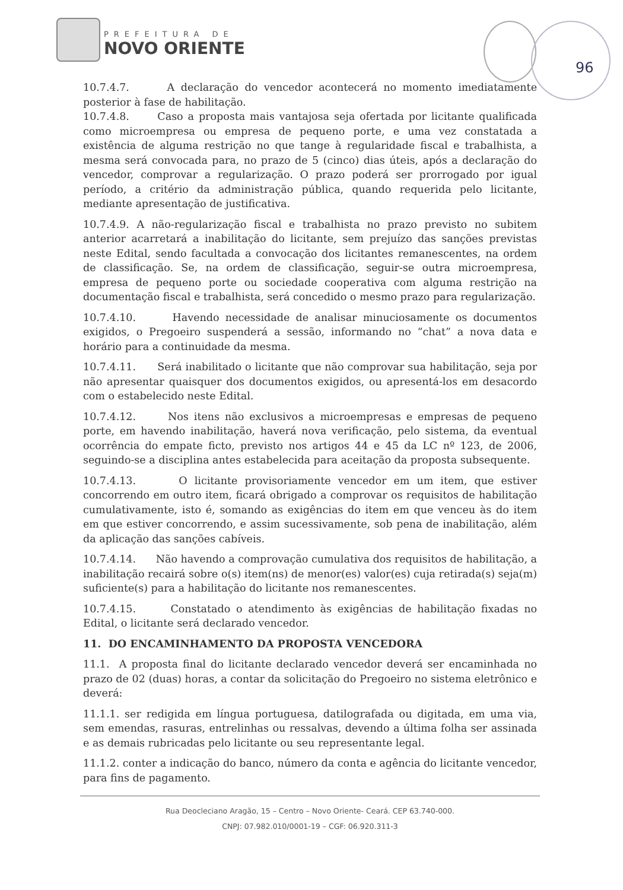PREFEITURA DE
NOVO ORIENTE
96
10.7.4.7. A declaração do vencedor acontecerá no momento imediatamente posterior à fase de habilitação.
10.7.4.8. Caso a proposta mais vantajosa seja ofertada por licitante qualificada como microempresa ou empresa de pequeno porte, e uma vez constatada a existência de alguma restrição no que tange à regularidade fiscal e trabalhista, a mesma será convocada para, no prazo de 5 (cinco) dias úteis, após a declaração do vencedor, comprovar a regularização. O prazo poderá ser prorrogado por igual período, a critério da administração pública, quando requerida pelo licitante, mediante apresentação de justificativa.
10.7.4.9. A não-regularização fiscal e trabalhista no prazo previsto no subitem anterior acarretará a inabilitação do licitante, sem prejuízo das sanções previstas neste Edital, sendo facultada a convocação dos licitantes remanescentes, na ordem de classificação. Se, na ordem de classificação, seguir-se outra microempresa, empresa de pequeno porte ou sociedade cooperativa com alguma restrição na documentação fiscal e trabalhista, será concedido o mesmo prazo para regularização.
10.7.4.10. Havendo necessidade de analisar minuciosamente os documentos exigidos, o Pregoeiro suspenderá a sessão, informando no “chat” a nova data e horário para a continuidade da mesma.
10.7.4.11. Será inabilitado o licitante que não comprovar sua habilitação, seja por não apresentar quaisquer dos documentos exigidos, ou apresentá-los em desacordo com o estabelecido neste Edital.
10.7.4.12. Nos itens não exclusivos a microempresas e empresas de pequeno porte, em havendo inabilitação, haverá nova verificação, pelo sistema, da eventual ocorrência do empate ficto, previsto nos artigos 44 e 45 da LC nº 123, de 2006, seguindo-se a disciplina antes estabelecida para aceitação da proposta subsequente.
10.7.4.13. O licitante provisoriamente vencedor em um item, que estiver concorrendo em outro item, ficará obrigado a comprovar os requisitos de habilitação cumulativamente, isto é, somando as exigências do item em que venceu às do item em que estiver concorrendo, e assim sucessivamente, sob pena de inabilitação, além da aplicação das sanções cabíveis.
10.7.4.14. Não havendo a comprovação cumulativa dos requisitos de habilitação, a inabilitação recairá sobre o(s) item(ns) de menor(es) valor(es) cuja retirada(s) seja(m) suficiente(s) para a habilitação do licitante nos remanescentes.
10.7.4.15. Constatado o atendimento às exigências de habilitação fixadas no Edital, o licitante será declarado vencedor.
11. DO ENCAMINHAMENTO DA PROPOSTA VENCEDORA
11.1. A proposta final do licitante declarado vencedor deverá ser encaminhada no prazo de 02 (duas) horas, a contar da solicitação do Pregoeiro no sistema eletrônico e deverá:
11.1.1. ser redigida em língua portuguesa, datilografada ou digitada, em uma via, sem emendas, rasuras, entrelinhas ou ressalvas, devendo a última folha ser assinada e as demais rubricadas pelo licitante ou seu representante legal.
11.1.2. conter a indicação do banco, número da conta e agência do licitante vencedor, para fins de pagamento.
Rua Deocleciano Aragão, 15 – Centro – Novo Oriente- Ceará. CEP 63.740-000.
CNPJ: 07.982.010/0001-19 – CGF: 06.920.311-3